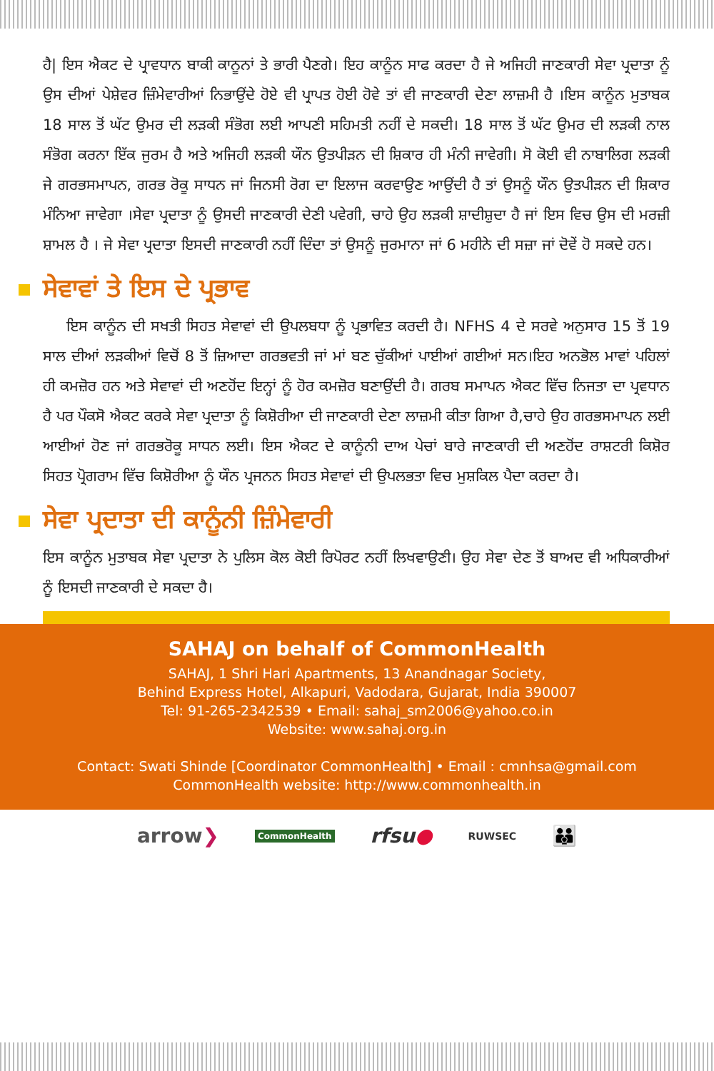ਹੈ| ਇਸ ਐਕਟ ਦੇ ਪ੍ਰਾਵਧਾਨ ਬਾਕੀ ਕਾਨੂਨਾਂ ਤੇ ਭਾਰੀ ਪੈਣਗੇ। ਇਹ ਕਾਨੂੰਨ ਸਾਫ ਕਰਦਾ ਹੈ ਜੇ ਅਜਿਹੀ ਜਾਣਕਾਰੀ ਸੇਵਾ ਪ੍ਰਦਾਤਾ ਨੂੰ ਉਸ ਦੀਆਂ ਪੇਸ਼ੇਵਰ ਜ਼ਿੰਮੇਵਾਰੀਆਂ ਨਿਭਾਉਂਦੇ ਹੋਏ ਵੀ ਪ੍ਰਾਪਤ ਹੋਈ ਹੋਵੇ ਤਾਂ ਵੀ ਜਾਣਕਾਰੀ ਦੇਣਾ ਲਾਜ਼ਮੀ ਹੈ ।ਇਸ ਕਾਨੂੰਨ ਮੁਤਾਬਕ 18 ਸਾਲ ਤੋਂ ਘੱਟ ਉਮਰ ਦੀ ਲੜਕੀ ਸੰਭੋਗ ਲਈ ਆਪਣੀ ਸਹਿਮਤੀ ਨਹੀਂ ਦੇ ਸਕਦੀ। 18 ਸਾਲ ਤੋਂ ਘੱਟ ਉਮਰ ਦੀ ਲੜਕੀ ਨਾਲ ਸੰਭੋਗ ਕਰਨਾ ਇੱਕ ਜੁਰਮ ਹੈ ਅਤੇ ਅਜਿਹੀ ਲੜਕੀ ਯੌਨ ਉਤਪੀੜਨ ਦੀ ਸ਼ਿਕਾਰ ਹੀ ਮੰਨੀ ਜਾਵੇਗੀ। ਸੋ ਕੋਈ ਵੀ ਨਾਬਾਲਿਗ ਲੜਕੀ ਜੇ ਗਰਭਸਮਾਪਨ, ਗਰਭ ਰੋਕੂ ਸਾਧਨ ਜਾਂ ਜਿਨਸੀ ਰੋਗ ਦਾ ਇਲਾਜ ਕਰਵਾਉਣ ਆਉਂਦੀ ਹੈ ਤਾਂ ਉਸਨੂੰ ਯੌਨ ਉਤਪੀੜਨ ਦੀ ਸ਼ਿਕਾਰ ਮੰਨਿਆ ਜਾਵੇਗਾ ।ਸੇਵਾ ਪ੍ਰਦਾਤਾ ਨੂੰ ਉਸਦੀ ਜਾਣਕਾਰੀ ਦੇਣੀ ਪਵੇਗੀ, ਚਾਹੇ ਉਹ ਲੜਕੀ ਸ਼ਾਦੀਸ਼ੁਦਾ ਹੈ ਜਾਂ ਇਸ ਵਿਚ ਉਸ ਦੀ ਮਰਜ਼ੀ ਸ਼ਾਮਲ ਹੈ । ਜੇ ਸੇਵਾ ਪ੍ਰਦਾਤਾ ਇਸਦੀ ਜਾਣਕਾਰੀ ਨਹੀਂ ਦਿੰਦਾ ਤਾਂ ਉਸਨੂੰ ਜੁਰਮਾਨਾ ਜਾਂ 6 ਮਹੀਨੇ ਦੀ ਸਜ਼ਾ ਜਾਂ ਦੋਵੇਂ ਹੋ ਸਕਦੇ ਹਨ।
ਸੇਵਾਵਾਂ ਤੇ ਇਸ ਦੇ ਪ੍ਰਭਾਵ
ਇਸ ਕਾਨੂੰਨ ਦੀ ਸਖਤੀ ਸਿਹਤ ਸੇਵਾਵਾਂ ਦੀ ਉਪਲਬਧਾ ਨੂੰ ਪ੍ਰਭਾਵਿਤ ਕਰਦੀ ਹੈ। NFHS 4 ਦੇ ਸਰਵੇ ਅਨੁਸਾਰ 15 ਤੋਂ 19 ਸਾਲ ਦੀਆਂ ਲੜਕੀਆਂ ਵਿਚੋਂ 8 ਤੋਂ ਜ਼ਿਆਦਾ ਗਰਭਵਤੀ ਜਾਂ ਮਾਂ ਬਣ ਚੁੱਕੀਆਂ ਪਾਈਆਂ ਗਈਆਂ ਸਨ।ਇਹ ਅਨਭੋਲ ਮਾਵਾਂ ਪਹਿਲਾਂ ਹੀ ਕਮਜ਼ੋਰ ਹਨ ਅਤੇ ਸੇਵਾਵਾਂ ਦੀ ਅਣਹੋਂਦ ਇਨ੍ਹਾਂ ਨੂੰ ਹੋਰ ਕਮਜ਼ੋਰ ਬਣਾਉਂਦੀ ਹੈ। ਗਰਬ ਸਮਾਪਨ ਐਕਟ ਵਿੱਚ ਨਿਜਤਾ ਦਾ ਪ੍ਰਵਧਾਨ ਹੈ ਪਰ ਪੌਕਸੋ ਐਕਟ ਕਰਕੇ ਸੇਵਾ ਪ੍ਰਦਾਤਾ ਨੂੰ ਕਿਸ਼ੋਰੀਆ ਦੀ ਜਾਣਕਾਰੀ ਦੇਣਾ ਲਾਜ਼ਮੀ ਕੀਤਾ ਗਿਆ ਹੈ,ਚਾਹੇ ਉਹ ਗਰਭਸਮਾਪਨ ਲਈ ਆਈਆਂ ਹੋਣ ਜਾਂ ਗਰਭਰੋਕੂ ਸਾਧਨ ਲਈ। ਇਸ ਐਕਟ ਦੇ ਕਾਨੂੰਨੀ ਦਾਅ ਪੇਚਾਂ ਬਾਰੇ ਜਾਣਕਾਰੀ ਦੀ ਅਣਹੋਂਦ ਰਾਸ਼ਟਰੀ ਕਿਸ਼ੋਰ ਸਿਹਤ ਪ੍ਰੋਗਰਾਮ ਵਿੱਚ ਕਿਸ਼ੋਰੀਆ ਨੂੰ ਯੌਨ ਪ੍ਰਜਨਨ ਸਿਹਤ ਸੇਵਾਵਾਂ ਦੀ ਉਪਲਭਤਾ ਵਿਚ ਮੁਸ਼ਕਿਲ ਪੈਦਾ ਕਰਦਾ ਹੈ।
ਸੇਵਾ ਪ੍ਰਦਾਤਾ ਦੀ ਕਾਨੂੰਨੀ ਜ਼ਿੰਮੇਵਾਰੀ
ਇਸ ਕਾਨੂੰਨ ਮੁਤਾਬਕ ਸੇਵਾ ਪ੍ਰਦਾਤਾ ਨੇ ਪੁਲਿਸ ਕੋਲ ਕੋਈ ਰਿਪੋਰਟ ਨਹੀਂ ਲਿਖਵਾਉਣੀ। ਉਹ ਸੇਵਾ ਦੇਣ ਤੋਂ ਬਾਅਦ ਵੀ ਅਧਿਕਾਰੀਆਂ ਨੂੰ ਇਸਦੀ ਜਾਣਕਾਰੀ ਦੇ ਸਕਦਾ ਹੈ।
SAHAJ on behalf of CommonHealth
SAHAJ, 1 Shri Hari Apartments, 13 Anandnagar Society,
Behind Express Hotel, Alkapuri, Vadodara, Gujarat, India 390007
Tel: 91-265-2342539 • Email: sahaj_sm2006@yahoo.co.in
Website: www.sahaj.org.in
Contact: Swati Shinde [Coordinator CommonHealth] • Email : cmnhsa@gmail.com
CommonHealth website: http://www.commonhealth.in
arrow❯ CommonHealth rfsu● RUWSEC 👪